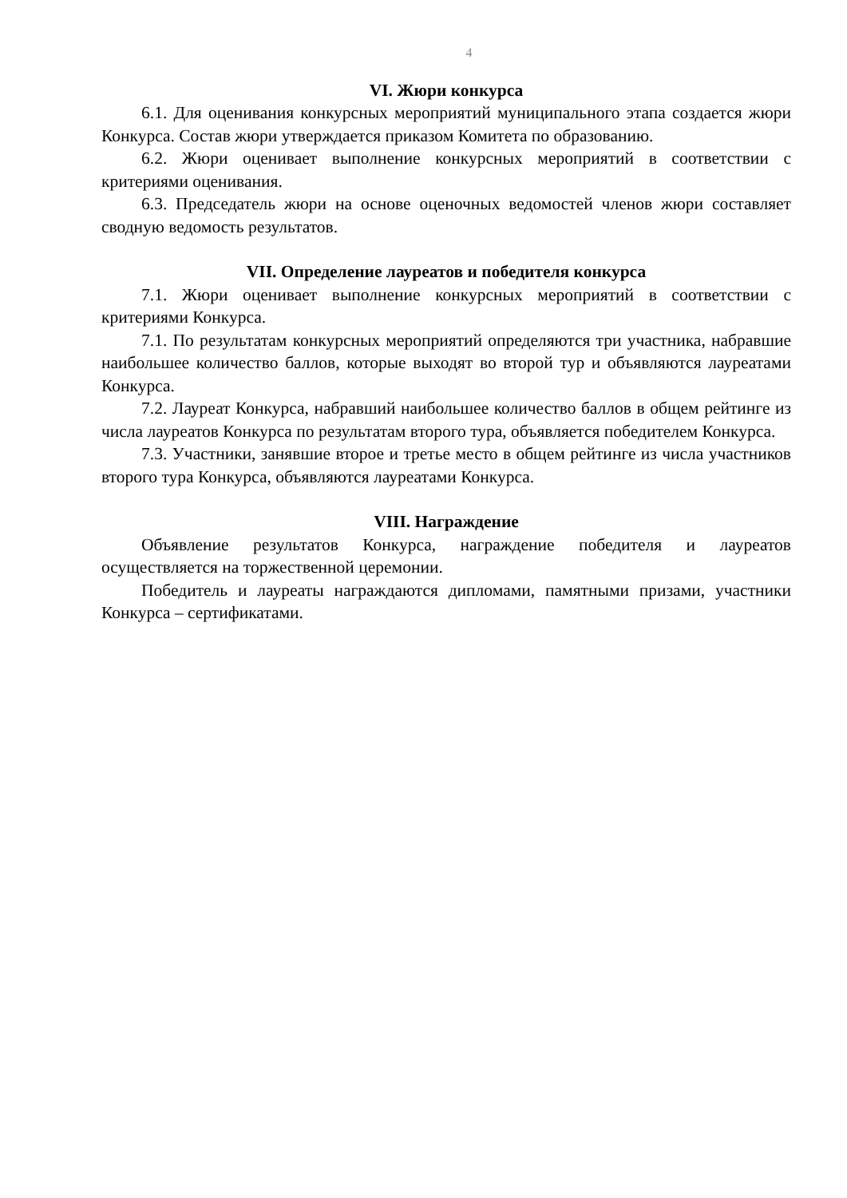4
VI. Жюри конкурса
6.1. Для оценивания конкурсных мероприятий муниципального этапа создается жюри Конкурса. Состав жюри утверждается приказом Комитета по образованию.
6.2. Жюри оценивает выполнение конкурсных мероприятий в соответствии с критериями оценивания.
6.3. Председатель жюри на основе оценочных ведомостей членов жюри составляет сводную ведомость результатов.
VII. Определение лауреатов и победителя конкурса
7.1. Жюри оценивает выполнение конкурсных мероприятий в соответствии с критериями Конкурса.
7.1. По результатам конкурсных мероприятий определяются три участника, набравшие наибольшее количество баллов, которые выходят во второй тур и объявляются лауреатами Конкурса.
7.2. Лауреат Конкурса, набравший наибольшее количество баллов в общем рейтинге из числа лауреатов Конкурса по результатам второго тура, объявляется победителем Конкурса.
7.3. Участники, занявшие второе и третье место в общем рейтинге из числа участников второго тура Конкурса, объявляются лауреатами Конкурса.
VIII. Награждение
Объявление результатов Конкурса, награждение победителя и лауреатов осуществляется на торжественной церемонии.
Победитель и лауреаты награждаются дипломами, памятными призами, участники Конкурса – сертификатами.